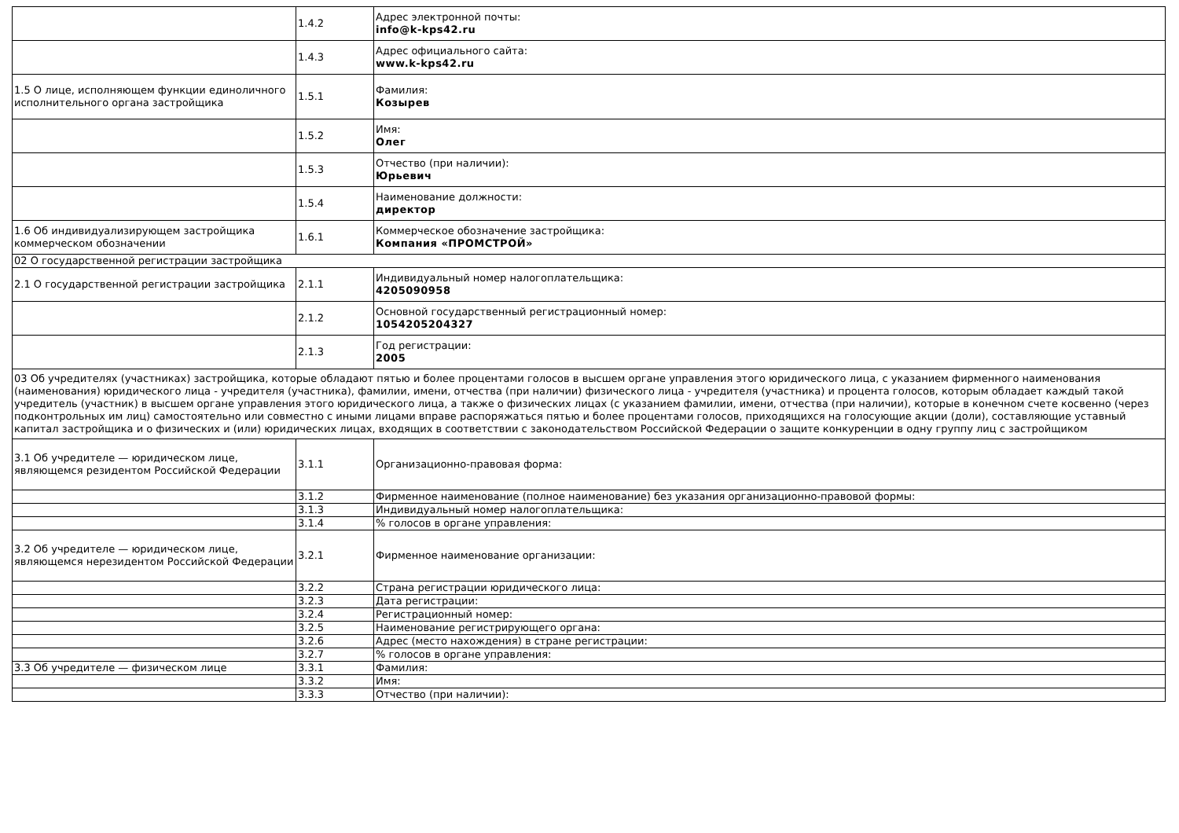| | 1.4.2 | Адрес электронной почты: info@k-kps42.ru |
| | 1.4.3 | Адрес официального сайта: www.k-kps42.ru |
| 1.5 О лице, исполняющем функции единоличного исполнительного органа застройщика | 1.5.1 | Фамилия: Козырев |
| | 1.5.2 | Имя: Олег |
| | 1.5.3 | Отчество (при наличии): Юрьевич |
| | 1.5.4 | Наименование должности: директор |
| 1.6 Об индивидуализирующем застройщика коммерческом обозначении | 1.6.1 | Коммерческое обозначение застройщика: Компания «ПРОМСТРОЙ» |
| 02 О государственной регистрации застройщика | | |
| 2.1 О государственной регистрации застройщика | 2.1.1 | Индивидуальный номер налогоплательщика: 4205090958 |
| | 2.1.2 | Основной государственный регистрационный номер: 1054205204327 |
| | 2.1.3 | Год регистрации: 2005 |
| 03 Об учредителях (участниках) застройщика, которые обладают пятью и более процентами голосов в высшем органе управления этого юридического лица, с указанием фирменного наименования (наименования) юридического лица - учредителя (участника), фамилии, имени, отчества (при наличии) физического лица - учредителя (участника) и процента голосов, которым обладает каждый такой учредитель (участник) в высшем органе управления этого юридического лица, а также о физических лицах (с указанием фамилии, имени, отчества (при наличии), которые в конечном счете косвенно (через подконтрольных им лиц) самостоятельно или совместно с иными лицами вправе распоряжаться пятью и более процентами голосов, приходящихся на голосующие акции (доли), составляющие уставный капитал застройщика и о физических и (или) юридических лицах, входящих в соответствии с законодательством Российской Федерации о защите конкуренции в одну группу лиц с застройщиком | | |
| 3.1 Об учредителе — юридическом лице, являющемся резидентом Российской Федерации | 3.1.1 | Организационно-правовая форма: |
| | 3.1.2 | Фирменное наименование (полное наименование) без указания организационно-правовой формы: |
| | 3.1.3 | Индивидуальный номер налогоплательщика: |
| | 3.1.4 | % голосов в органе управления: |
| 3.2 Об учредителе — юридическом лице, являющемся нерезидентом Российской Федерации | 3.2.1 | Фирменное наименование организации: |
| | 3.2.2 | Страна регистрации юридического лица: |
| | 3.2.3 | Дата регистрации: |
| | 3.2.4 | Регистрационный номер: |
| | 3.2.5 | Наименование регистрирующего органа: |
| | 3.2.6 | Адрес (место нахождения) в стране регистрации: |
| | 3.2.7 | % голосов в органе управления: |
| 3.3 Об учредителе — физическом лице | 3.3.1 | Фамилия: |
| | 3.3.2 | Имя: |
| | 3.3.3 | Отчество (при наличии): |